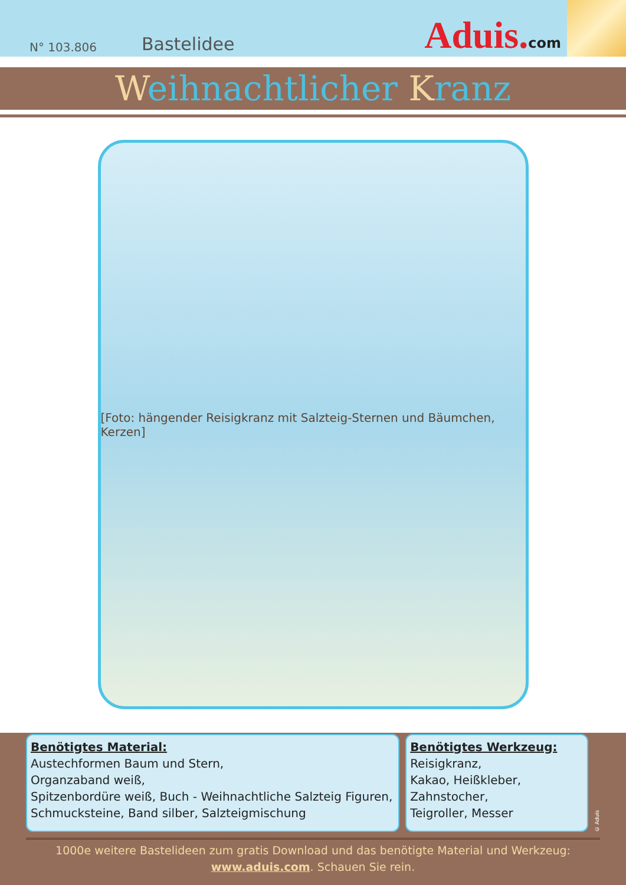N° 103.806 Bastelidee Aduis.com
Weihnachtlicher Kranz
[Foto: hängender Reisigkranz mit Salzteig-Sternen und Bäumchen, Kerzen]
Benötigtes Material:
Austechformen Baum und Stern,
Organzaband weiß,
Spitzenbordüre weiß, Buch - Weihnachtliche Salzteig Figuren,
Schmucksteine, Band silber, Salzteigmischung
Benötigtes Werkzeug:
Reisigkranz,
Kakao, Heißkleber,
Zahnstocher,
Teigroller, Messer
© Aduis
1000e weitere Bastelideen zum gratis Download und das benötigte Material und Werkzeug:
www.aduis.com. Schauen Sie rein.